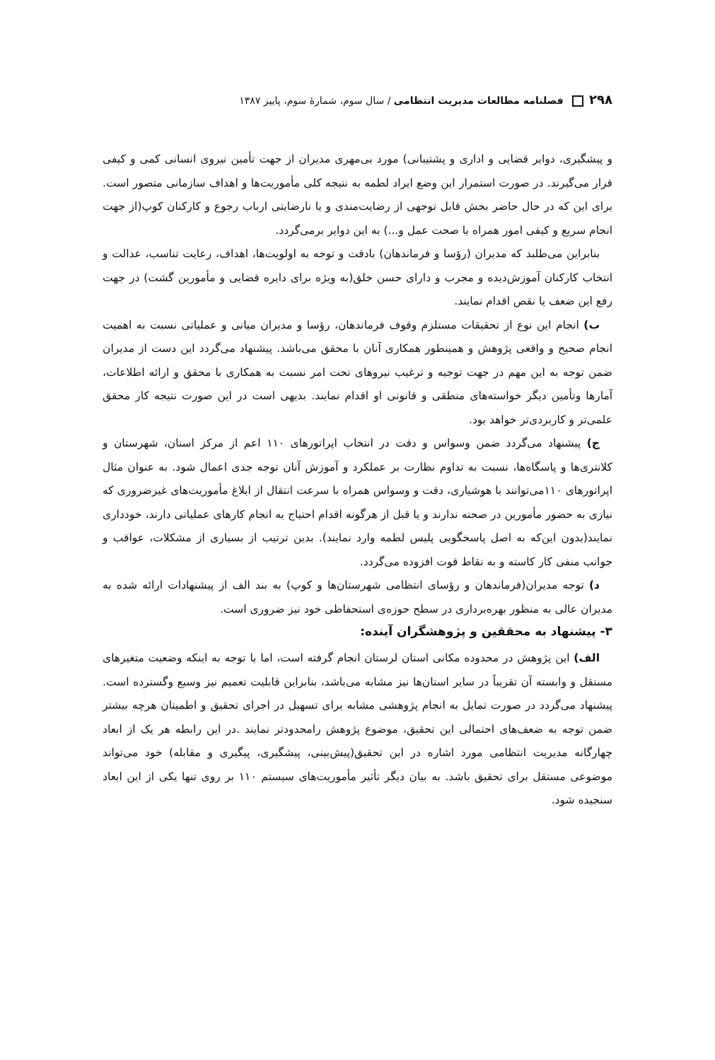۲۹۸ فصلنامه مطالعات مدیریت انتظامی / سال سوم، شمارهٔ سوم، پاییز ۱۳۸۷
و پیشگیری، دوایر قضایی و اداری و پشتیبانی) مورد بی‌مهری مدیران از جهت تأمین نیروی انسانی کمی و کیفی قرار می‌گیرند. در صورت استمرار این وضع ایراد لطمه به نتیجه کلی مأموریت‌ها و اهداف سازمانی متصور است. برای این که در حال حاضر بخش قابل توجهی از رضایت‌مندی و یا نارضایتی ارباب رجوع و کارکنان کوپ(از جهت انجام سریع و کیفی امور همراه با صحت عمل و...) به این دوایر برمی‌گردد.
بنابراین می‌طلبد که مدیران (رؤسا و فرماندهان) بادقت و توجه به اولویت‌ها، اهداف، رعایت تناسب، عدالت و انتخاب کارکنان آموزش‌دیده و مجرب و دارای حسن خلق(به ویژه برای دایره قضایی و مأمورین گشت) در جهت رفع این ضعف یا نقص اقدام نمایند.
ب) انجام این نوع از تحقیقات مستلزم وقوف فرماندهان، رؤسا و مدیران میانی و عملیاتی نسبت به اهمیت انجام صحیح و واقعی پژوهش و همینطور همکاری آنان با محقق می‌باشد. پیشنهاد می‌گردد این دست از مدیران ضمن توجه به این مهم در جهت توجیه و ترغیب نیروهای تحت امر نسبت به همکاری با محقق و ارائه اطلاعات، آمارها وتأمین دیگر خواسته‌های منطقی و قانونی او اقدام نمایند. بدیهی است در این صورت نتیجه کار محقق علمی‌تر و کاربردی‌تر خواهد بود.
ج) پیشنهاد می‌گردد ضمن وسواس و دقت در انتخاب اپراتورهای ۱۱۰ اعم از مرکز استان، شهرستان و کلانتری‌ها و پاسگاه‌ها، نسبت به تداوم نظارت بر عملکرد و آموزش آنان توجه جدی اعمال شود. به عنوان مثال اپراتورهای ۱۱۰می‌توانند با هوشیاری، دقت و وسواس همراه با سرعت انتقال از ابلاغ مأموریت‌های غیرضروری که نیازی به حضور مأمورین در صحنه ندارند و یا قبل از هرگونه اقدام احتیاج به انجام کارهای عملیاتی دارند، خودداری نمایند(بدون این‌که به اصل پاسخگویی پلیس لطمه وارد نمایند). بدین ترتیب از بسیاری از مشکلات، عواقب و جوانب منفی کار کاسته و به نقاط قوت افزوده می‌گردد.
د) توجه مدیران(فرماندهان و رؤسای انتظامی شهرستان‌ها و کوپ) به بند الف از پیشنهادات ارائه شده به مدیران عالی به منظور بهره‌برداری در سطح حوزه‌ی استحفاظی خود نیز ضروری است.
۳- پیشنهاد به محققین و پژوهشگران آینده:
الف) این پژوهش در محدوده مکانی استان لرستان انجام گرفته است، اما با توجه به اینکه وضعیت متغیرهای مستقل و وابسته آن تقریباً در سایر استان‌ها نیز مشابه می‌باشد، بنابراین قابلیت تعمیم نیز وسیع وگسترده است. پیشنهاد می‌گردد در صورت تمایل به انجام پژوهشی مشابه برای تسهیل در اجرای تحقیق و اطمینان هرچه بیشتر ضمن توجه به ضعف‌های احتمالی این تحقیق، موضوع پژوهش رامحدودتر نمایند .در این رابطه هر یک از ابعاد چهارگانه مدیریت انتظامی مورد اشاره در این تحقیق(پیش‌بینی، پیشگیری، پیگیری و مقابله) خود می‌تواند موضوعی مستقل برای تحقیق باشد. به بیان دیگر تأثیر مأموریت‌های سیستم ۱۱۰ بر روی تنها یکی از این ابعاد سنجیده شود.